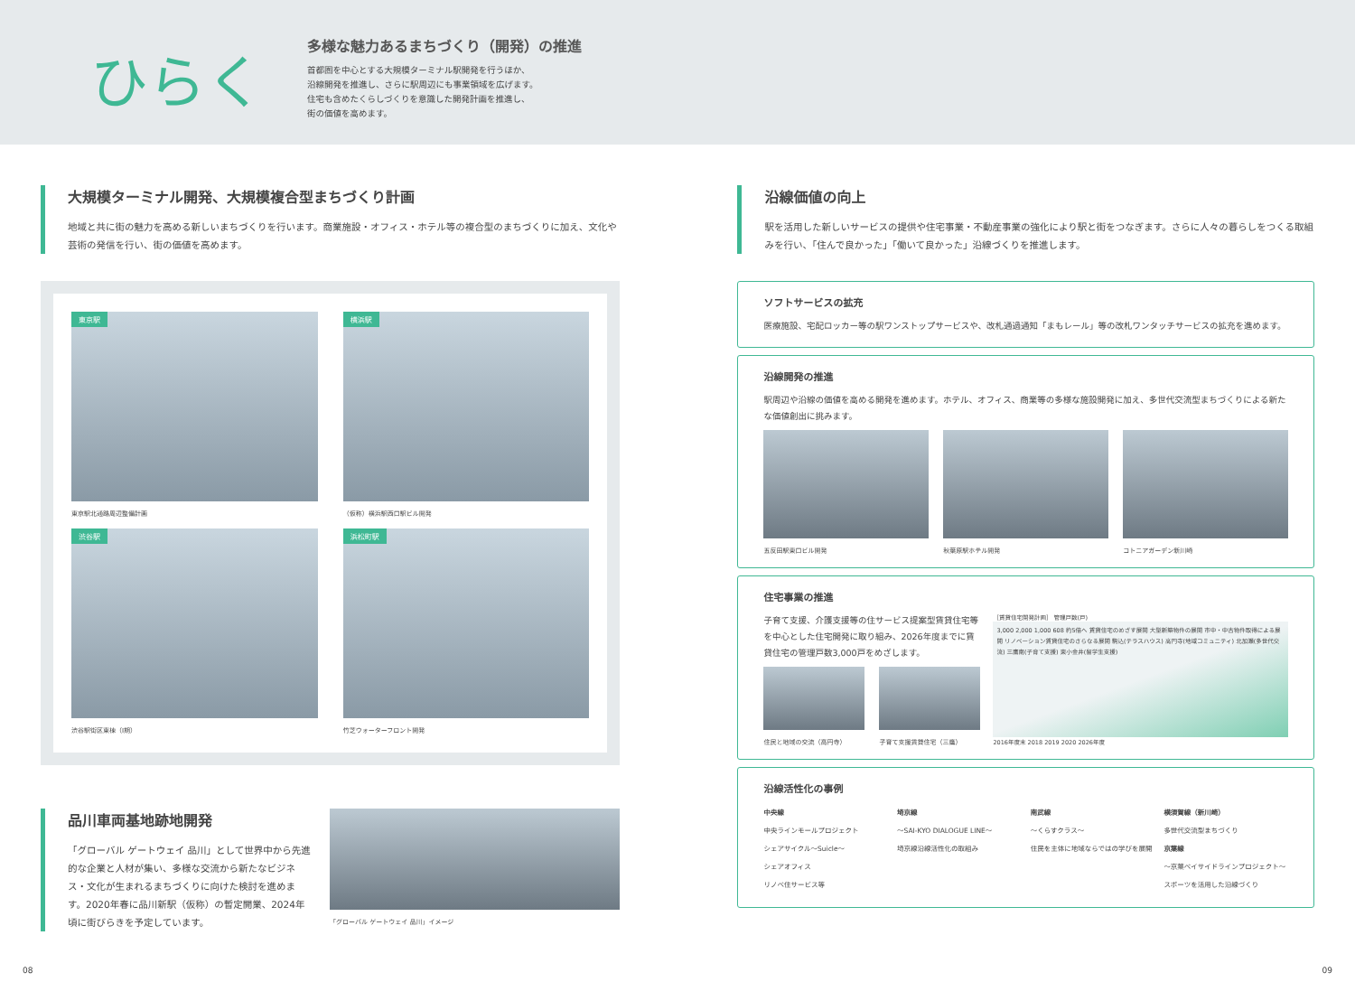ひらく
多様な魅力あるまちづくり（開発）の推進
首都圏を中心とする大規模ターミナル駅開発を行うほか、
沿線開発を推進し、さらに駅周辺にも事業領域を広げます。
住宅も含めたくらしづくりを意識した開発計画を推進し、
街の価値を高めます。
大規模ターミナル開発、大規模複合型まちづくり計画
地域と共に街の魅力を高める新しいまちづくりを行います。商業施設・オフィス・ホテル等の複合型のまちづくりに加え、文化や芸術の発信を行い、街の価値を高めます。
東京駅
東京駅北通路周辺整備計画
横浜駅
（仮称）横浜駅西口駅ビル開発
渋谷駅
渋谷駅街区東棟（Ⅰ期）
浜松町駅
竹芝ウォーターフロント開発
品川車両基地跡地開発
「グローバル ゲートウェイ 品川」として世界中から先進的な企業と人材が集い、多様な交流から新たなビジネス・文化が生まれるまちづくりに向けた検討を進めます。2020年春に品川新駅（仮称）の暫定開業、2024年頃に街びらきを予定しています。
「グローバル ゲートウェイ 品川」イメージ
沿線価値の向上
駅を活用した新しいサービスの提供や住宅事業・不動産事業の強化により駅と街をつなぎます。さらに人々の暮らしをつくる取組みを行い、「住んで良かった」「働いて良かった」沿線づくりを推進します。
ソフトサービスの拡充
医療施設、宅配ロッカー等の駅ワンストップサービスや、改札通過通知「まもレール」等の改札ワンタッチサービスの拡充を進めます。
沿線開発の推進
駅周辺や沿線の価値を高める開発を進めます。ホテル、オフィス、商業等の多様な施設開発に加え、多世代交流型まちづくりによる新たな価値創出に挑みます。
五反田駅東口ビル開発 秋葉原駅ホテル開発 コトニアガーデン新川崎
住宅事業の推進
子育て支援、介護支援等の住サービス提案型賃貸住宅等を中心とした住宅開発に取り組み、2026年度までに賃貸住宅の管理戸数3,000戸をめざします。
住民と地域の交流（高円寺） 子育て支援賃貸住宅（三鷹）
［賃貸住宅開発計画］ 管理戸数(戸)
3,000 2,000 1,000 608 約5倍へ 賃貸住宅のめざす展開 大型新築物件の展開 市中・中古物件取得による展開 リノベーション賃貸住宅のさらなる展開 駒込(テラスハウス) 高円寺(地域コミュニティ) 北加瀬(多世代交流) 三鷹南(子育て支援) 東小金井(留学生支援)
2016年度末 2018 2019 2020 2026年度
沿線活性化の事例
中央線
中央ラインモールプロジェクト
シェアサイクル〜Suicle〜
シェアオフィス
リノベ住サービス等
埼京線
〜SAI-KYO DIALOGUE LINE〜
埼京線沿線活性化の取組み
南武線
〜くらすクラス〜
住民を主体に地域ならではの学びを展開
横須賀線（新川崎）
多世代交流型まちづくり
京葉線
〜京葉ベイサイドラインプロジェクト〜
スポーツを活用した沿線づくり
08 09